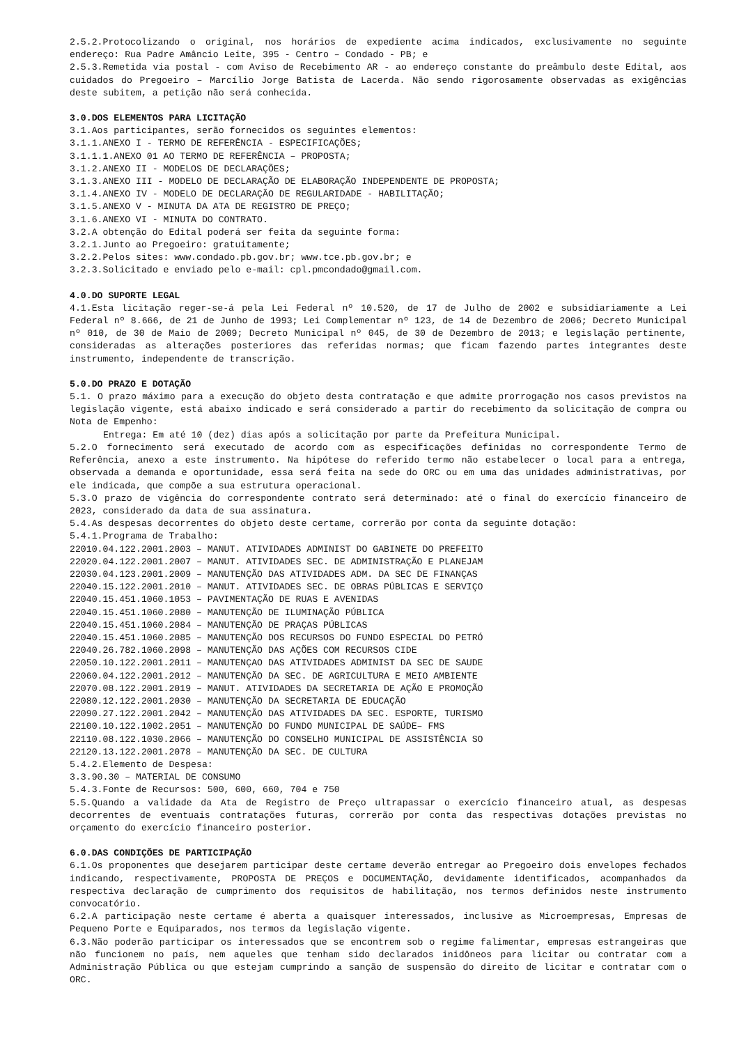2.5.2.Protocolizando o original, nos horários de expediente acima indicados, exclusivamente no seguinte endereço: Rua Padre Amâncio Leite, 395 - Centro – Condado - PB; e
2.5.3.Remetida via postal - com Aviso de Recebimento AR - ao endereço constante do preâmbulo deste Edital, aos cuidados do Pregoeiro – Marcílio Jorge Batista de Lacerda. Não sendo rigorosamente observadas as exigências deste subitem, a petição não será conhecida.
3.0.DOS ELEMENTOS PARA LICITAÇÃO
3.1.Aos participantes, serão fornecidos os seguintes elementos:
3.1.1.ANEXO I - TERMO DE REFERÊNCIA - ESPECIFICAÇÕES;
3.1.1.1.ANEXO 01 AO TERMO DE REFERÊNCIA – PROPOSTA;
3.1.2.ANEXO II - MODELOS DE DECLARAÇÕES;
3.1.3.ANEXO III - MODELO DE DECLARAÇÃO DE ELABORAÇÃO INDEPENDENTE DE PROPOSTA;
3.1.4.ANEXO IV - MODELO DE DECLARAÇÃO DE REGULARIDADE - HABILITAÇÃO;
3.1.5.ANEXO V - MINUTA DA ATA DE REGISTRO DE PREÇO;
3.1.6.ANEXO VI - MINUTA DO CONTRATO.
3.2.A obtenção do Edital poderá ser feita da seguinte forma:
3.2.1.Junto ao Pregoeiro: gratuitamente;
3.2.2.Pelos sites: www.condado.pb.gov.br; www.tce.pb.gov.br; e
3.2.3.Solicitado e enviado pelo e-mail: cpl.pmcondado@gmail.com.
4.0.DO SUPORTE LEGAL
4.1.Esta licitação reger-se-á pela Lei Federal nº 10.520, de 17 de Julho de 2002 e subsidiariamente a Lei Federal nº 8.666, de 21 de Junho de 1993; Lei Complementar nº 123, de 14 de Dezembro de 2006; Decreto Municipal nº 010, de 30 de Maio de 2009; Decreto Municipal nº 045, de 30 de Dezembro de 2013; e legislação pertinente, consideradas as alterações posteriores das referidas normas; que ficam fazendo partes integrantes deste instrumento, independente de transcrição.
5.0.DO PRAZO E DOTAÇÃO
5.1. O prazo máximo para a execução do objeto desta contratação e que admite prorrogação nos casos previstos na legislação vigente, está abaixo indicado e será considerado a partir do recebimento da solicitação de compra ou Nota de Empenho:
Entrega: Em até 10 (dez) dias após a solicitação por parte da Prefeitura Municipal.
5.2.O fornecimento será executado de acordo com as especificações definidas no correspondente Termo de Referência, anexo a este instrumento. Na hipótese do referido termo não estabelecer o local para a entrega, observada a demanda e oportunidade, essa será feita na sede do ORC ou em uma das unidades administrativas, por ele indicada, que compõe a sua estrutura operacional.
5.3.O prazo de vigência do correspondente contrato será determinado: até o final do exercício financeiro de 2023, considerado da data de sua assinatura.
5.4.As despesas decorrentes do objeto deste certame, correrão por conta da seguinte dotação:
5.4.1.Programa de Trabalho:
22010.04.122.2001.2003 – MANUT. ATIVIDADES ADMINIST DO GABINETE DO PREFEITO
22020.04.122.2001.2007 – MANUT. ATIVIDADES SEC. DE ADMINISTRAÇÃO E PLANEJAM
22030.04.123.2001.2009 – MANUTENÇÃO DAS ATIVIDADES ADM. DA SEC DE FINANÇAS
22040.15.122.2001.2010 – MANUT. ATIVIDADES SEC. DE OBRAS PÚBLICAS E SERVIÇO
22040.15.451.1060.1053 – PAVIMENTAÇÃO DE RUAS E AVENIDAS
22040.15.451.1060.2080 – MANUTENÇÃO DE ILUMINAÇÃO PÚBLICA
22040.15.451.1060.2084 – MANUTENÇÃO DE PRAÇAS PÚBLICAS
22040.15.451.1060.2085 – MANUTENÇÃO DOS RECURSOS DO FUNDO ESPECIAL DO PETRÓ
22040.26.782.1060.2098 – MANUTENÇÃO DAS AÇÕES COM RECURSOS CIDE
22050.10.122.2001.2011 – MANUTENÇAO DAS ATIVIDADES ADMINIST DA SEC DE SAUDE
22060.04.122.2001.2012 – MANUTENÇÃO DA SEC. DE AGRICULTURA E MEIO AMBIENTE
22070.08.122.2001.2019 – MANUT. ATIVIDADES DA SECRETARIA DE AÇÃO E PROMOÇÃO
22080.12.122.2001.2030 – MANUTENÇÃO DA SECRETARIA DE EDUCAÇÃO
22090.27.122.2001.2042 – MANUTENÇÃO DAS ATIVIDADES DA SEC. ESPORTE, TURISMO
22100.10.122.1002.2051 – MANUTENÇÃO DO FUNDO MUNICIPAL DE SAÚDE– FMS
22110.08.122.1030.2066 – MANUTENÇÃO DO CONSELHO MUNICIPAL DE ASSISTÊNCIA SO
22120.13.122.2001.2078 – MANUTENÇÃO DA SEC. DE CULTURA
5.4.2.Elemento de Despesa:
3.3.90.30 – MATERIAL DE CONSUMO
5.4.3.Fonte de Recursos: 500, 600, 660, 704 e 750
5.5.Quando a validade da Ata de Registro de Preço ultrapassar o exercício financeiro atual, as despesas decorrentes de eventuais contratações futuras, correrão por conta das respectivas dotações previstas no orçamento do exercício financeiro posterior.
6.0.DAS CONDIÇÕES DE PARTICIPAÇÃO
6.1.Os proponentes que desejarem participar deste certame deverão entregar ao Pregoeiro dois envelopes fechados indicando, respectivamente, PROPOSTA DE PREÇOS e DOCUMENTAÇÃO, devidamente identificados, acompanhados da respectiva declaração de cumprimento dos requisitos de habilitação, nos termos definidos neste instrumento convocatório.
6.2.A participação neste certame é aberta a quaisquer interessados, inclusive as Microempresas, Empresas de Pequeno Porte e Equiparados, nos termos da legislação vigente.
6.3.Não poderão participar os interessados que se encontrem sob o regime falimentar, empresas estrangeiras que não funcionem no país, nem aqueles que tenham sido declarados inidôneos para licitar ou contratar com a Administração Pública ou que estejam cumprindo a sanção de suspensão do direito de licitar e contratar com o ORC.